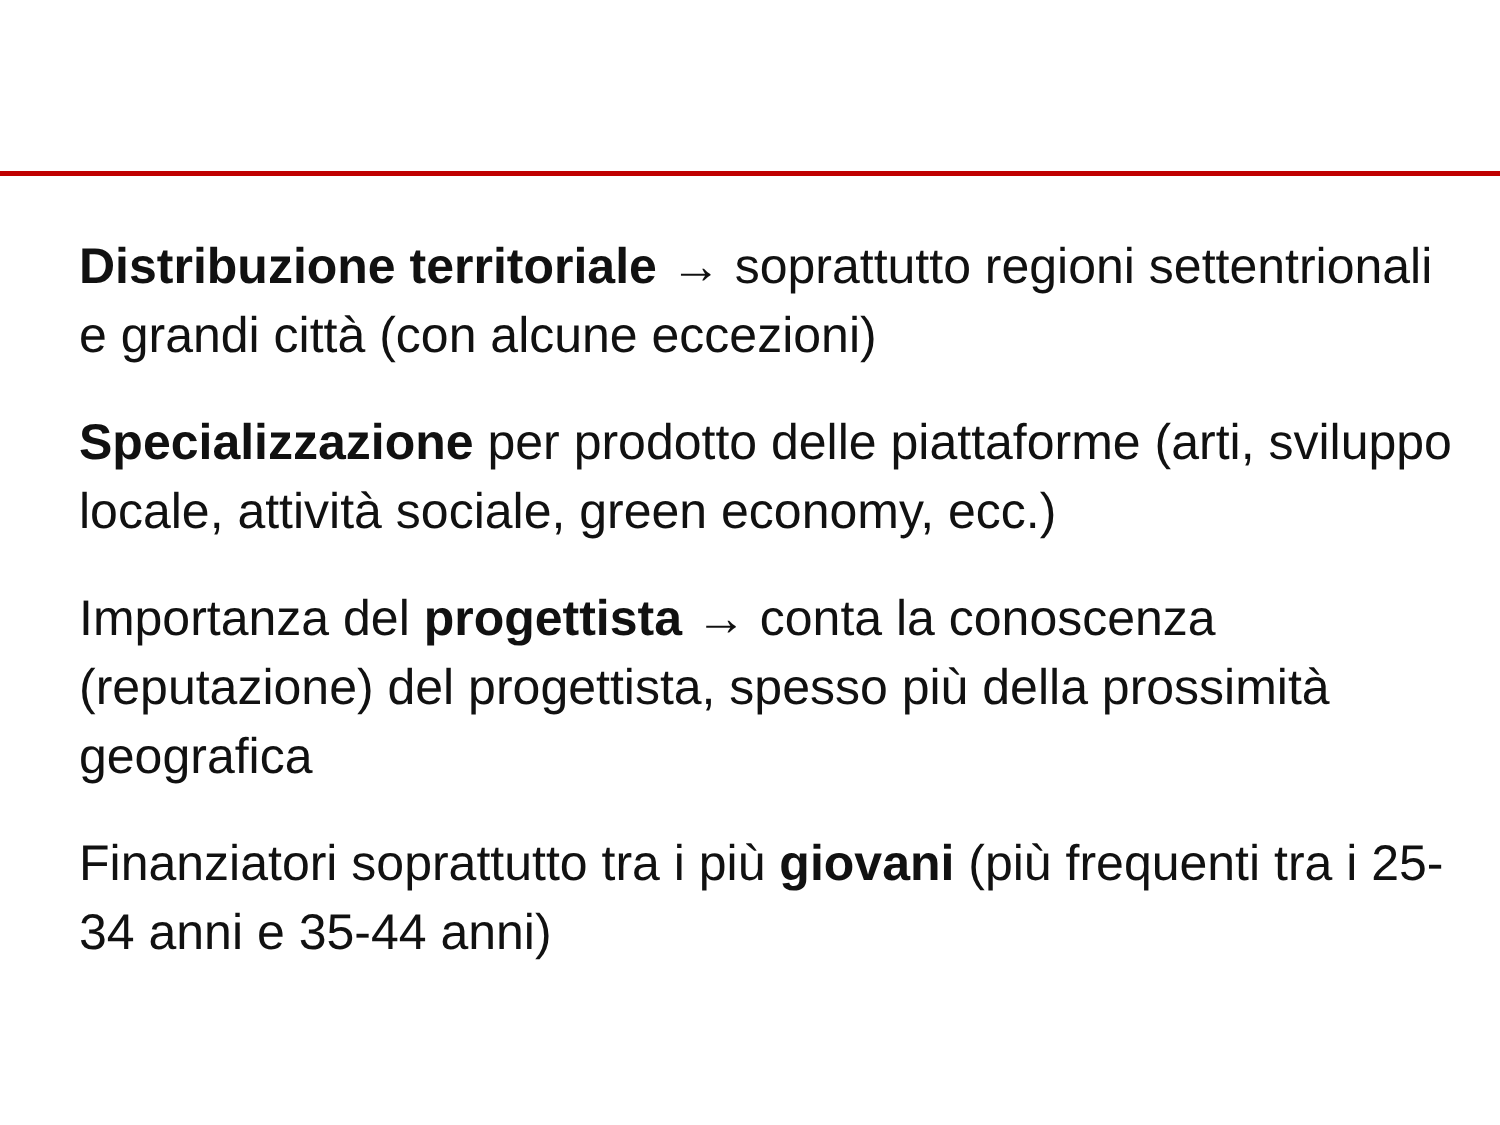Distribuzione territoriale → soprattutto regioni settentrionali e grandi città (con alcune eccezioni)
Specializzazione per prodotto delle piattaforme (arti, sviluppo locale, attività sociale, green economy, ecc.)
Importanza del progettista → conta la conoscenza (reputazione) del progettista, spesso più della prossimità geografica
Finanziatori soprattutto tra i più giovani (più frequenti tra i 25-34 anni e 35-44 anni)